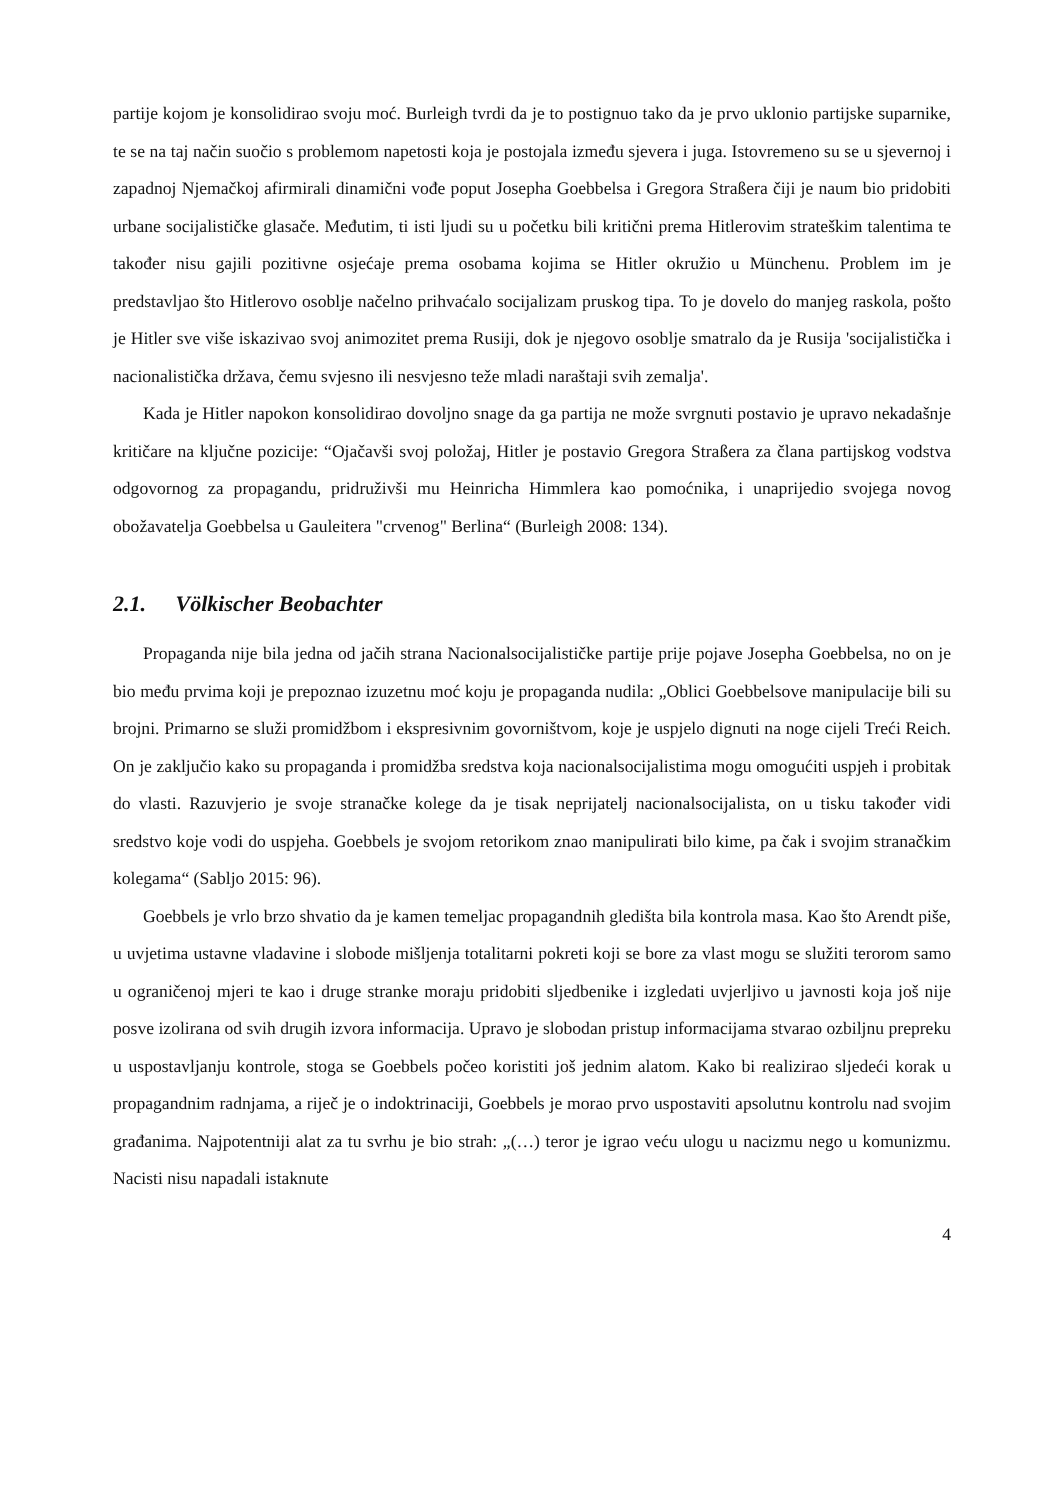partije kojom je konsolidirao svoju moć. Burleigh tvrdi da je to postignuo tako da je prvo uklonio partijske suparnike, te se na taj način suočio s problemom napetosti koja je postojala između sjevera i juga. Istovremeno su se u sjevernoj i zapadnoj Njemačkoj afirmirali dinamični vođe poput Josepha Goebbelsa i Gregora Straßera čiji je naum bio pridobiti urbane socijalističke glasače. Međutim, ti isti ljudi su u početku bili kritični prema Hitlerovim strateškim talentima te također nisu gajili pozitivne osjećaje prema osobama kojima se Hitler okružio u Münchenu. Problem im je predstavljao što Hitlerovo osoblje načelno prihvaćalo socijalizam pruskog tipa. To je dovelo do manjeg raskola, pošto je Hitler sve više iskazivao svoj animozitet prema Rusiji, dok je njegovo osoblje smatralo da je Rusija 'socijalistička i nacionalistička država, čemu svjesno ili nesvjesno teže mladi naraštaji svih zemalja'.
Kada je Hitler napokon konsolidirao dovoljno snage da ga partija ne može svrgnuti postavio je upravo nekadašnje kritičare na ključne pozicije: “Ojačavši svoj položaj, Hitler je postavio Gregora Straßera za člana partijskog vodstva odgovornog za propagandu, pridruživši mu Heinricha Himmlera kao pomoćnika, i unaprijedio svojega novog obožavatelja Goebbelsa u Gauleitera "crvenog" Berlina“ (Burleigh 2008: 134).
2.1. Völkischer Beobachter
Propaganda nije bila jedna od jačih strana Nacionalsocijalističke partije prije pojave Josepha Goebbelsa, no on je bio među prvima koji je prepoznao izuzetnu moć koju je propaganda nudila: „Oblici Goebbelsove manipulacije bili su brojni. Primarno se služi promidžbom i ekspresivnim govorništvom, koje je uspjelo dignuti na noge cijeli Treći Reich. On je zaključio kako su propaganda i promidžba sredstva koja nacionalsocijalistima mogu omogućiti uspjeh i probitak do vlasti. Razuvjerio je svoje stranačke kolege da je tisak neprijatelj nacionalsocijalista, on u tisku također vidi sredstvo koje vodi do uspjeha. Goebbels je svojom retorikom znao manipulirati bilo kime, pa čak i svojim stranačkim kolegama“ (Sabljo 2015: 96).
Goebbels je vrlo brzo shvatio da je kamen temeljac propagandnih gledišta bila kontrola masa. Kao što Arendt piše, u uvjetima ustavne vladavine i slobode mišljenja totalitarni pokreti koji se bore za vlast mogu se služiti terorom samo u ograničenoj mjeri te kao i druge stranke moraju pridobiti sljedbenike i izgledati uvjerljivo u javnosti koja još nije posve izolirana od svih drugih izvora informacija. Upravo je slobodan pristup informacijama stvarao ozbiljnu prepreku u uspostavljanju kontrole, stoga se Goebbels počeo koristiti još jednim alatom. Kako bi realizirao sljedeći korak u propagandnim radnjama, a riječ je o indoktrinaciji, Goebbels je morao prvo uspostaviti apsolutnu kontrolu nad svojim građanima. Najpotentniji alat za tu svrhu je bio strah: „(…) teror je igrao veću ulogu u nacizmu nego u komunizmu. Nacisti nisu napadali istaknute
4